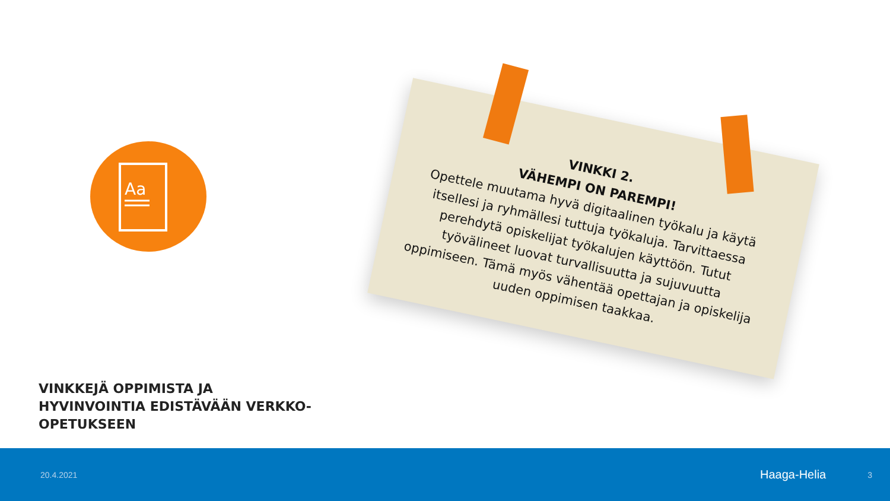Aa
VINKKI 2.
VÄHEMPI ON PAREMPI!
Opettele muutama hyvä digitaalinen työkalu ja käytä itsellesi ja ryhmällesi tuttuja työkaluja. Tarvittaessa perehdytä opiskelijat työkalujen käyttöön. Tutut työvälineet luovat turvallisuutta ja sujuvuutta oppimiseen. Tämä myös vähentää opettajan ja opiskelija uuden oppimisen taakkaa.
VINKKEJÄ OPPIMISTA JA HYVINVOINTIA EDISTÄVÄÄN VERKKO-OPETUKSEEN
20.4.2021 Haaga-Helia 3